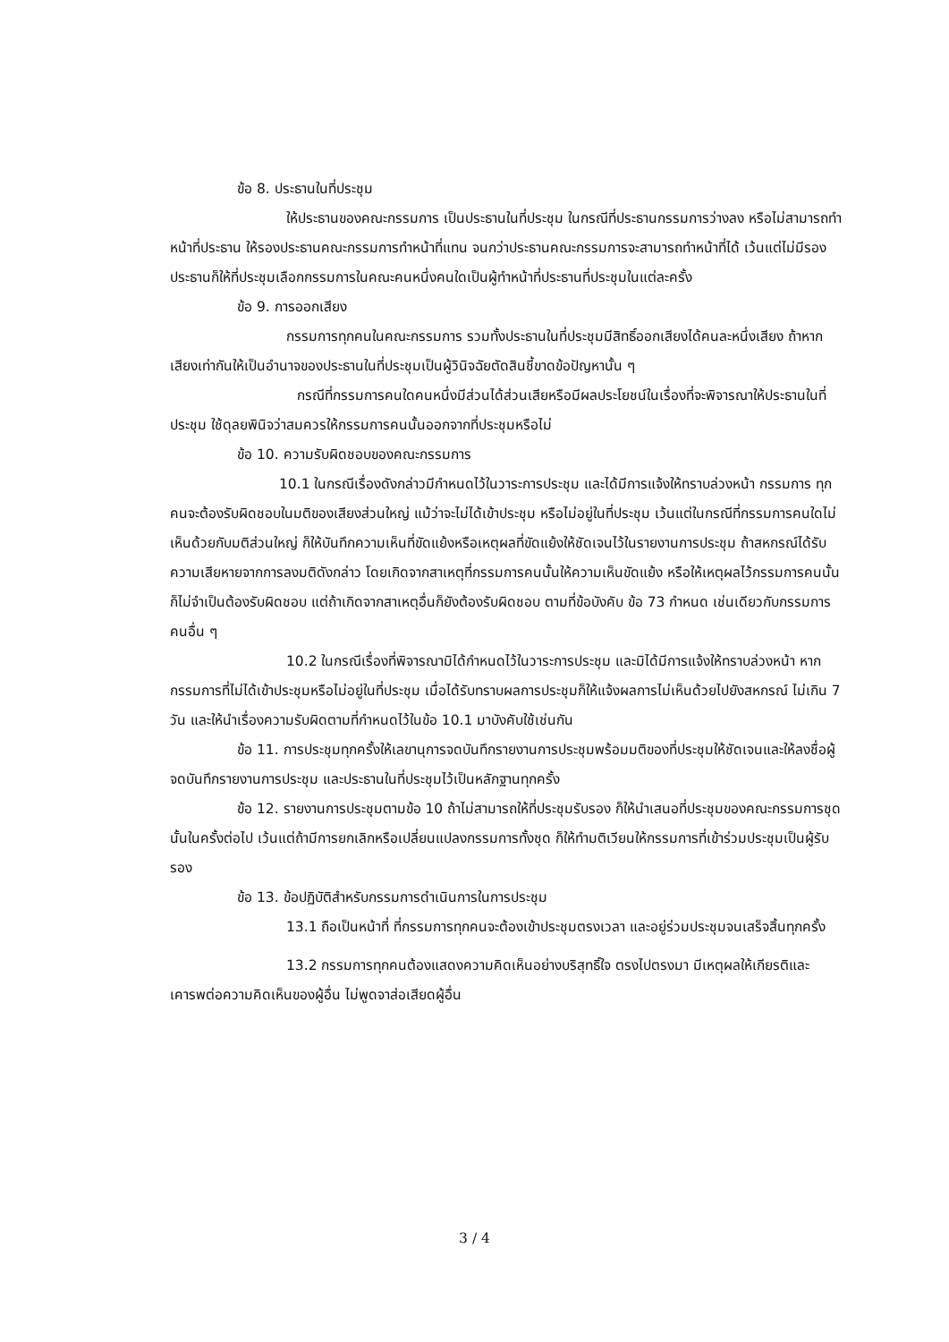ข้อ 8. ประธานในที่ประชุม
ให้ประธานของคณะกรรมการ เป็นประธานในที่ประชุม ในกรณีที่ประธานกรรมการว่างลง หรือไม่สามารถทำหน้าที่ประธาน ให้รองประธานคณะกรรมการทำหน้าที่แทน จนกว่าประธานคณะกรรมการจะสามารถทำหน้าที่ได้ เว้นแต่ไม่มีรองประธานก็ให้ที่ประชุมเลือกกรรมการในคณะคนหนึ่งคนใดเป็นผู้ทำหน้าที่ประธานที่ประชุมในแต่ละครั้ง
ข้อ 9. การออกเสียง
กรรมการทุกคนในคณะกรรมการ รวมทั้งประธานในที่ประชุมมีสิทธิ์ออกเสียงได้คนละหนึ่งเสียง ถ้าหากเสียงเท่ากันให้เป็นอำนาจของประธานในที่ประชุมเป็นผู้วินิจฉัยตัดสินชี้ขาดข้อปัญหานั้น ๆ
กรณีที่กรรมการคนใดคนหนึ่งมีส่วนได้ส่วนเสียหรือมีผลประโยชน์ในเรื่องที่จะพิจารณาให้ประธานในที่ประชุม ใช้ดุลยพินิจว่าสมควรให้กรรมการคนนั้นออกจากที่ประชุมหรือไม่
ข้อ 10. ความรับผิดชอบของคณะกรรมการ
10.1 ในกรณีเรื่องดังกล่าวมีกำหนดไว้ในวาระการประชุม และได้มีการแจ้งให้ทราบล่วงหน้า กรรมการ ทุกคนจะต้องรับผิดชอบในมติของเสียงส่วนใหญ่ แม้ว่าจะไม่ได้เข้าประชุม หรือไม่อยู่ในที่ประชุม เว้นแต่ในกรณีที่กรรมการคนใดไม่เห็นด้วยกับมติส่วนใหญ่ ก็ให้บันทึกความเห็นที่ขัดแย้งหรือเหตุผลที่ขัดแย้งให้ชัดเจนไว้ในรายงานการประชุม ถ้าสหกรณ์ได้รับความเสียหายจากการลงมติดังกล่าว โดยเกิดจากสาเหตุที่กรรมการคนนั้นให้ความเห็นขัดแย้ง หรือให้เหตุผลไว้กรรมการคนนั้นก็ไม่จำเป็นต้องรับผิดชอบ แต่ถ้าเกิดจากสาเหตุอื่นก็ยังต้องรับผิดชอบ ตามที่ข้อบังคับ ข้อ 73 กำหนด เช่นเดียวกับกรรมการคนอื่น ๆ
10.2 ในกรณีเรื่องที่พิจารณามิได้กำหนดไว้ในวาระการประชุม และมิได้มีการแจ้งให้ทราบล่วงหน้า หากกรรมการที่ไม่ได้เข้าประชุมหรือไม่อยู่ในที่ประชุม เมื่อได้รับทราบผลการประชุมก็ให้แจ้งผลการไม่เห็นด้วยไปยังสหกรณ์ ไม่เกิน 7 วัน และให้นำเรื่องความรับผิดตามที่กำหนดไว้ในข้อ 10.1 มาบังคับใช้เช่นกัน
ข้อ 11. การประชุมทุกครั้งให้เลขานุการจดบันทึกรายงานการประชุมพร้อมมติของที่ประชุมให้ชัดเจนและให้ลงชื่อผู้จดบันทึกรายงานการประชุม และประธานในที่ประชุมไว้เป็นหลักฐานทุกครั้ง
ข้อ 12. รายงานการประชุมตามข้อ 10 ถ้าไม่สามารถให้ที่ประชุมรับรอง ก็ให้นำเสนอที่ประชุมของคณะกรรมการชุดนั้นในครั้งต่อไป เว้นแต่ถ้ามีการยกเลิกหรือเปลี่ยนแปลงกรรมการทั้งชุด ก็ให้ทำมติเวียนให้กรรมการที่เข้าร่วมประชุมเป็นผู้รับรอง
ข้อ 13. ข้อปฏิบัติสำหรับกรรมการดำเนินการในการประชุม
13.1 ถือเป็นหน้าที่ ที่กรรมการทุกคนจะต้องเข้าประชุมตรงเวลา และอยู่ร่วมประชุมจนเสร็จสิ้นทุกครั้ง
13.2 กรรมการทุกคนต้องแสดงความคิดเห็นอย่างบริสุทธิ์ใจ ตรงไปตรงมา มีเหตุผลให้เกียรติและเคารพต่อความคิดเห็นของผู้อื่น ไม่พูดจาส่อเสียดผู้อื่น
3 / 4